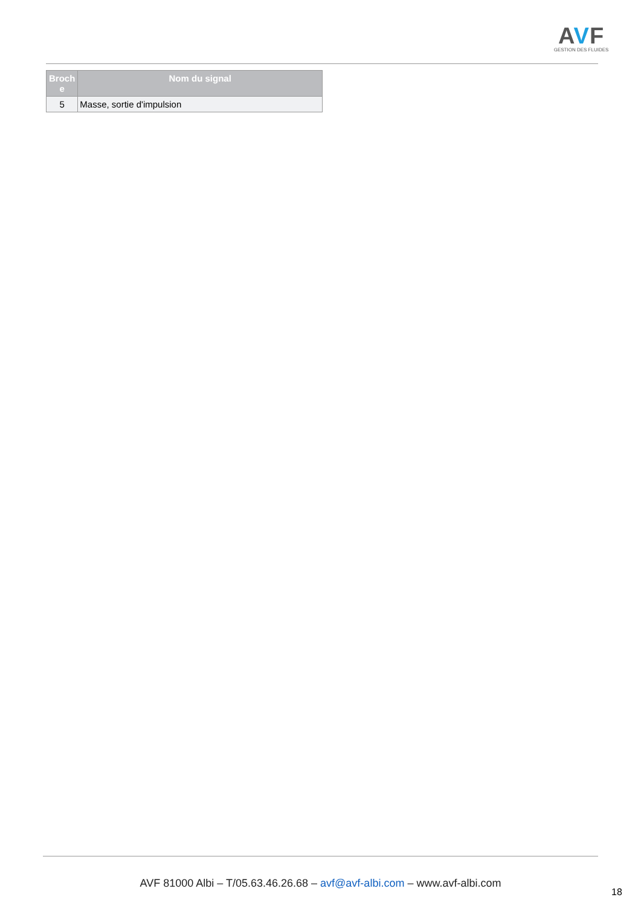AVF
GESTION DES FLUIDES
| Broch e | Nom du signal |
| --- | --- |
| 5 | Masse, sortie d'impulsion |
AVF 81000 Albi – T/05.63.46.26.68 – avf@avf-albi.com – www.avf-albi.com
18